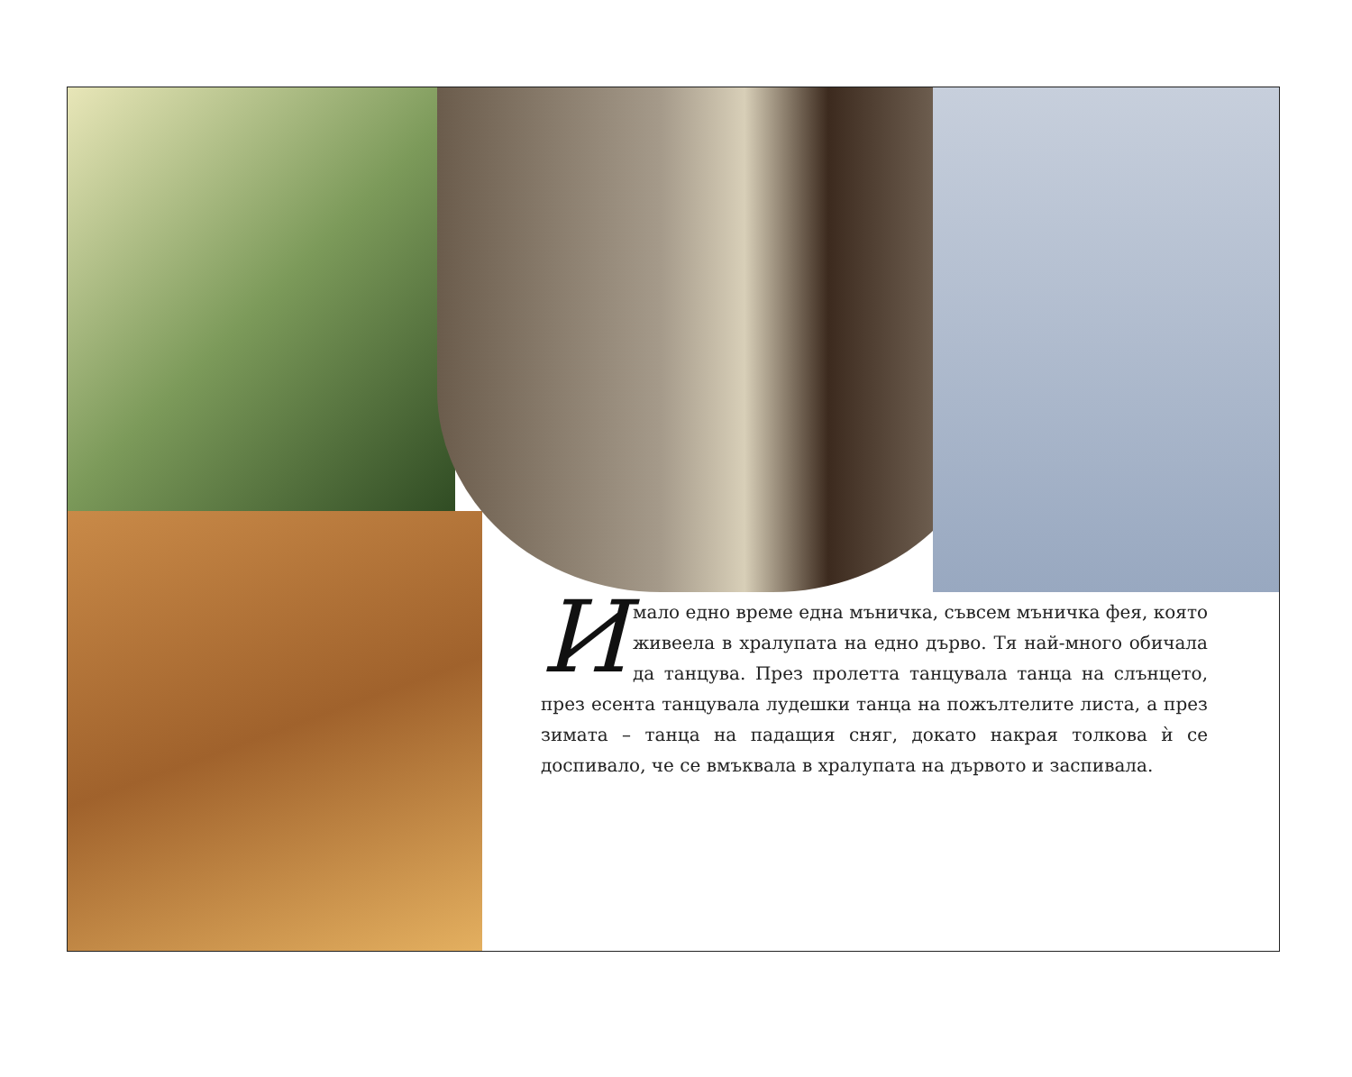Имало едно време една мъничка, съвсем мъничка фея, която живеела в хралупата на едно дърво. Тя най-много обичала да танцува. През пролетта танцувала танца на слънцето, през есента танцувала лудешки танца на пожълтелите листа, а през зимата – танца на падащия сняг, докато накрая толкова ѝ се доспивало, че се вмъквала в хралупата на дървото и заспивала.